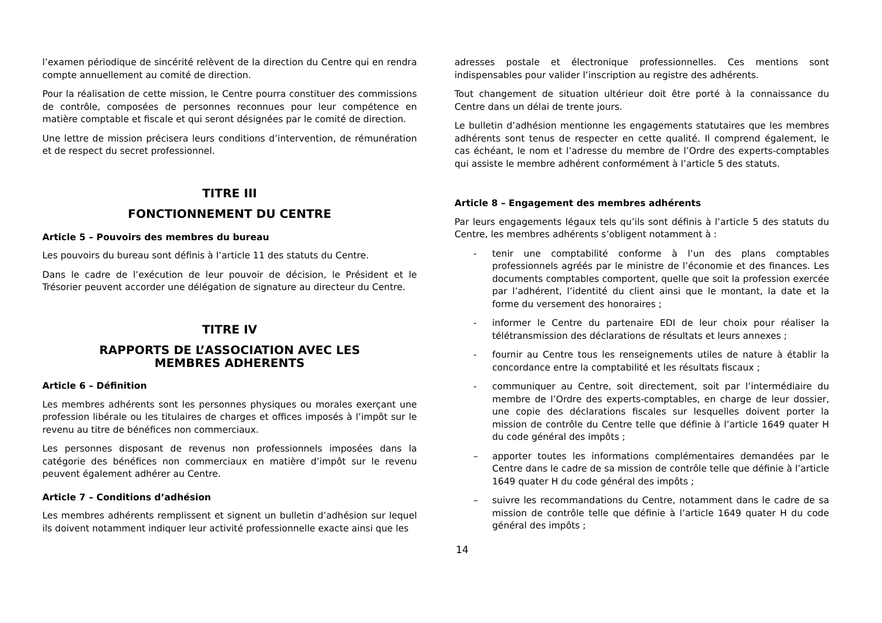l’examen périodique de sincérité relèvent de la direction du Centre qui en rendra compte annuellement au comité de direction.
Pour la réalisation de cette mission, le Centre pourra constituer des commissions de contrôle, composées de personnes reconnues pour leur compétence en matière comptable et fiscale et qui seront désignées par le comité de direction.
Une lettre de mission précisera leurs conditions d’intervention, de rémunération et de respect du secret professionnel.
TITRE III
FONCTIONNEMENT DU CENTRE
Article 5 – Pouvoirs des membres du bureau
Les pouvoirs du bureau sont définis à l’article 11 des statuts du Centre.
Dans le cadre de l’exécution de leur pouvoir de décision, le Président et le Trésorier peuvent accorder une délégation de signature au directeur du Centre.
TITRE IV
RAPPORTS DE L’ASSOCIATION AVEC LES
MEMBRES ADHERENTS
Article 6 – Définition
Les membres adhérents sont les personnes physiques ou morales exerçant une profession libérale ou les titulaires de charges et offices imposés à l’impôt sur le revenu au titre de bénéfices non commerciaux.
Les personnes disposant de revenus non professionnels imposées dans la catégorie des bénéfices non commerciaux en matière d’impôt sur le revenu peuvent également adhérer au Centre.
Article 7 – Conditions d’adhésion
Les membres adhérents remplissent et signent un bulletin d’adhésion sur lequel ils doivent notamment indiquer leur activité professionnelle exacte ainsi que les
adresses postale et électronique professionnelles. Ces mentions sont indispensables pour valider l’inscription au registre des adhérents.
Tout changement de situation ultérieur doit être porté à la connaissance du Centre dans un délai de trente jours.
Le bulletin d’adhésion mentionne les engagements statutaires que les membres adhérents sont tenus de respecter en cette qualité. Il comprend également, le cas échéant, le nom et l’adresse du membre de l’Ordre des experts-comptables qui assiste le membre adhérent conformément à l’article 5 des statuts.
Article 8 – Engagement des membres adhérents
Par leurs engagements légaux tels qu’ils sont définis à l’article 5 des statuts du Centre, les membres adhérents s’obligent notamment à :
- tenir une comptabilité conforme à l’un des plans comptables professionnels agréés par le ministre de l’économie et des finances. Les documents comptables comportent, quelle que soit la profession exercée par l’adhérent, l’identité du client ainsi que le montant, la date et la forme du versement des honoraires ;
- informer le Centre du partenaire EDI de leur choix pour réaliser la télétransmission des déclarations de résultats et leurs annexes ;
- fournir au Centre tous les renseignements utiles de nature à établir la concordance entre la comptabilité et les résultats fiscaux ;
- communiquer au Centre, soit directement, soit par l’intermédiaire du membre de l’Ordre des experts-comptables, en charge de leur dossier, une copie des déclarations fiscales sur lesquelles doivent porter la mission de contrôle du Centre telle que définie à l’article 1649 quater H du code général des impôts ;
– apporter toutes les informations complémentaires demandées par le Centre dans le cadre de sa mission de contrôle telle que définie à l’article 1649 quater H du code général des impôts ;
– suivre les recommandations du Centre, notamment dans le cadre de sa mission de contrôle telle que définie à l’article 1649 quater H du code général des impôts ;
14